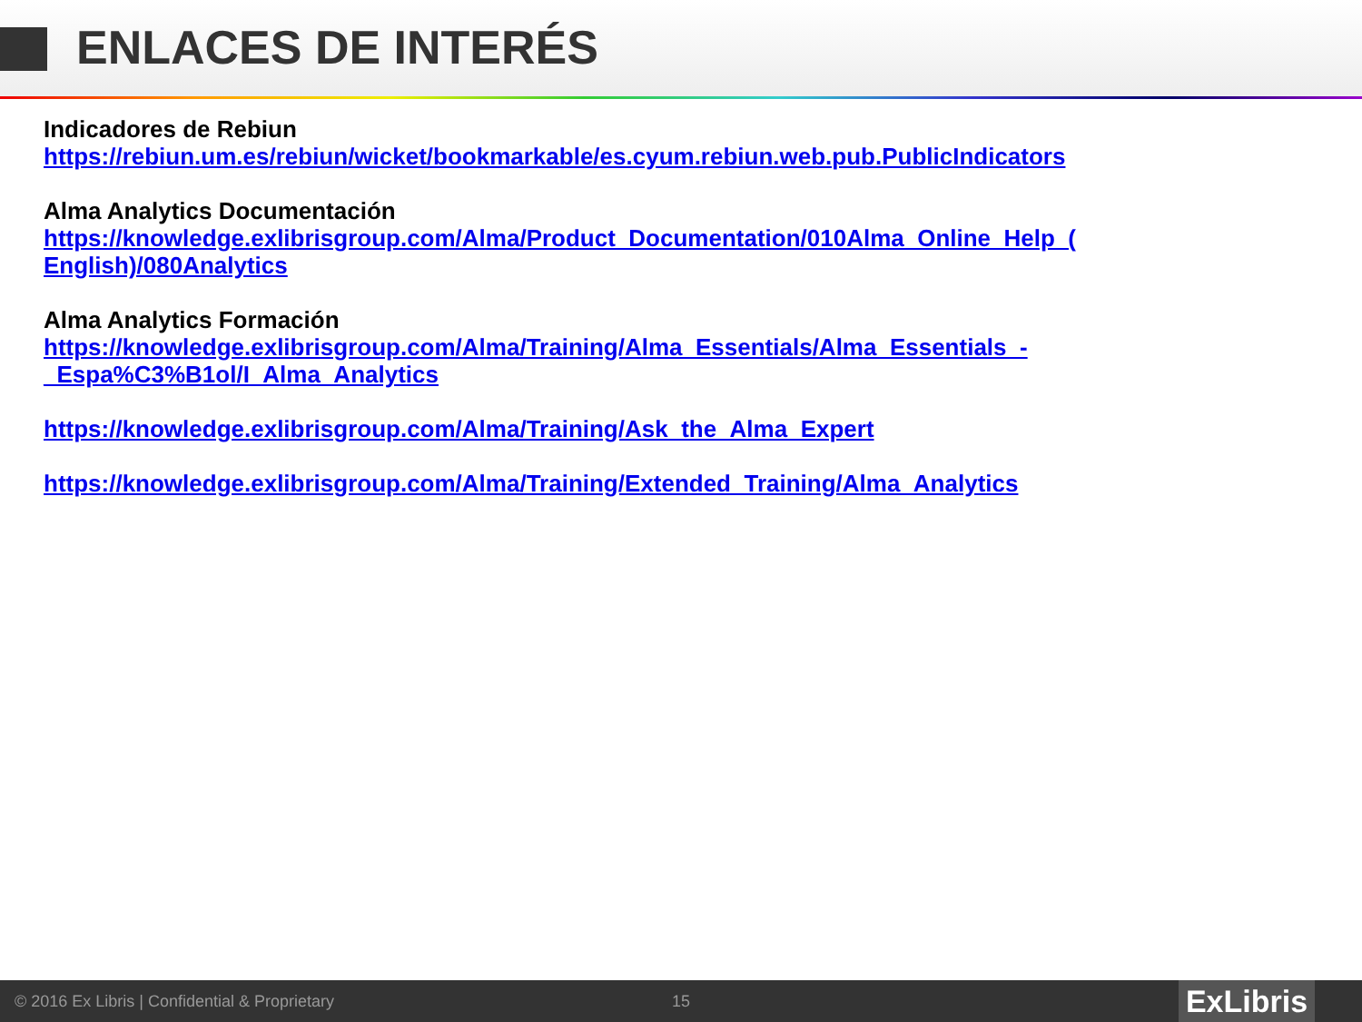ENLACES DE INTERÉS
Indicadores de Rebiun
https://rebiun.um.es/rebiun/wicket/bookmarkable/es.cyum.rebiun.web.pub.PublicIndicators
Alma Analytics Documentación
https://knowledge.exlibrisgroup.com/Alma/Product_Documentation/010Alma_Online_Help_(
English)/080Analytics
Alma Analytics Formación
https://knowledge.exlibrisgroup.com/Alma/Training/Alma_Essentials/Alma_Essentials_-
_Espa%C3%B1ol/I_Alma_Analytics
https://knowledge.exlibrisgroup.com/Alma/Training/Ask_the_Alma_Expert
https://knowledge.exlibrisgroup.com/Alma/Training/Extended_Training/Alma_Analytics
© 2016 Ex Libris | Confidential & Proprietary 15
ExLibris